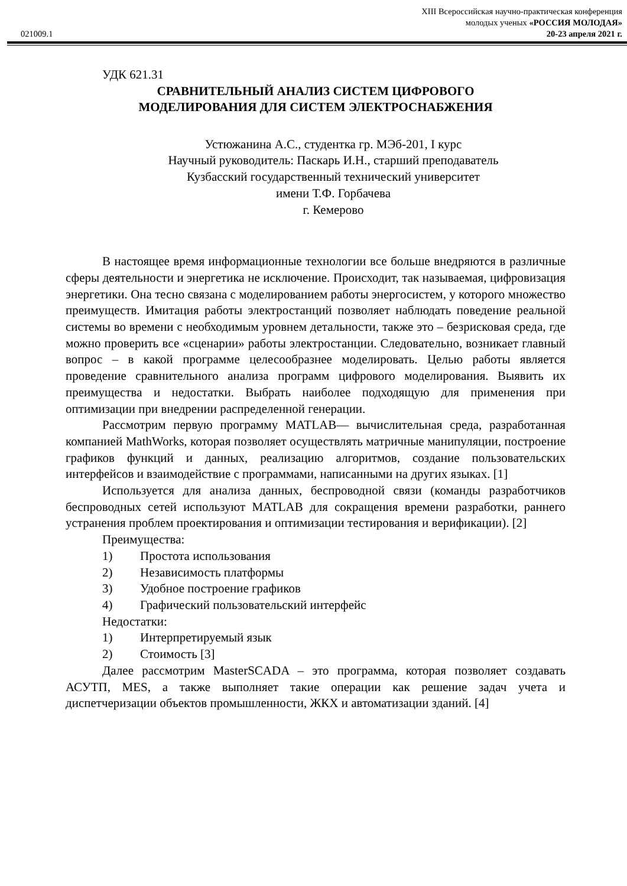021009.1
XIII Всероссийская научно-практическая конференция
молодых ученых «РОССИЯ МОЛОДАЯ»
20-23 апреля 2021 г.
УДК 621.31
СРАВНИТЕЛЬНЫЙ АНАЛИЗ СИСТЕМ ЦИФРОВОГО
МОДЕЛИРОВАНИЯ ДЛЯ СИСТЕМ ЭЛЕКТРОСНАБЖЕНИЯ
Устюжанина А.С., студентка гр. МЭб-201, I курс
Научный руководитель: Паскарь И.Н., старший преподаватель
Кузбасский государственный технический университет
имени Т.Ф. Горбачева
г. Кемерово
В настоящее время информационные технологии все больше внедряются в различные сферы деятельности и энергетика не исключение. Происходит, так называемая, цифровизация энергетики. Она тесно связана с моделированием работы энергосистем, у которого множество преимуществ. Имитация работы электростанций позволяет наблюдать поведение реальной системы во времени с необходимым уровнем детальности, также это – безрисковая среда, где можно проверить все «сценарии» работы электростанции. Следовательно, возникает главный вопрос – в какой программе целесообразнее моделировать. Целью работы является проведение сравнительного анализа программ цифрового моделирования. Выявить их преимущества и недостатки. Выбрать наиболее подходящую для применения при оптимизации при внедрении распределенной генерации.
Рассмотрим первую программу MATLAB— вычислительная среда, разработанная компанией MathWorks, которая позволяет осуществлять матричные манипуляции, построение графиков функций и данных, реализацию алгоритмов, создание пользовательских интерфейсов и взаимодействие с программами, написанными на других языках. [1]
Используется для анализа данных, беспроводной связи (команды разработчиков беспроводных сетей используют MATLAB для сокращения времени разработки, раннего устранения проблем проектирования и оптимизации тестирования и верификации). [2]
Преимущества:
1) Простота использования
2) Независимость платформы
3) Удобное построение графиков
4) Графический пользовательский интерфейс
Недостатки:
1) Интерпретируемый язык
2) Стоимость [3]
Далее рассмотрим MasterSCADA – это программа, которая позволяет создавать АСУТП, MES, а также выполняет такие операции как решение задач учета и диспетчеризации объектов промышленности, ЖКХ и автоматизации зданий. [4]